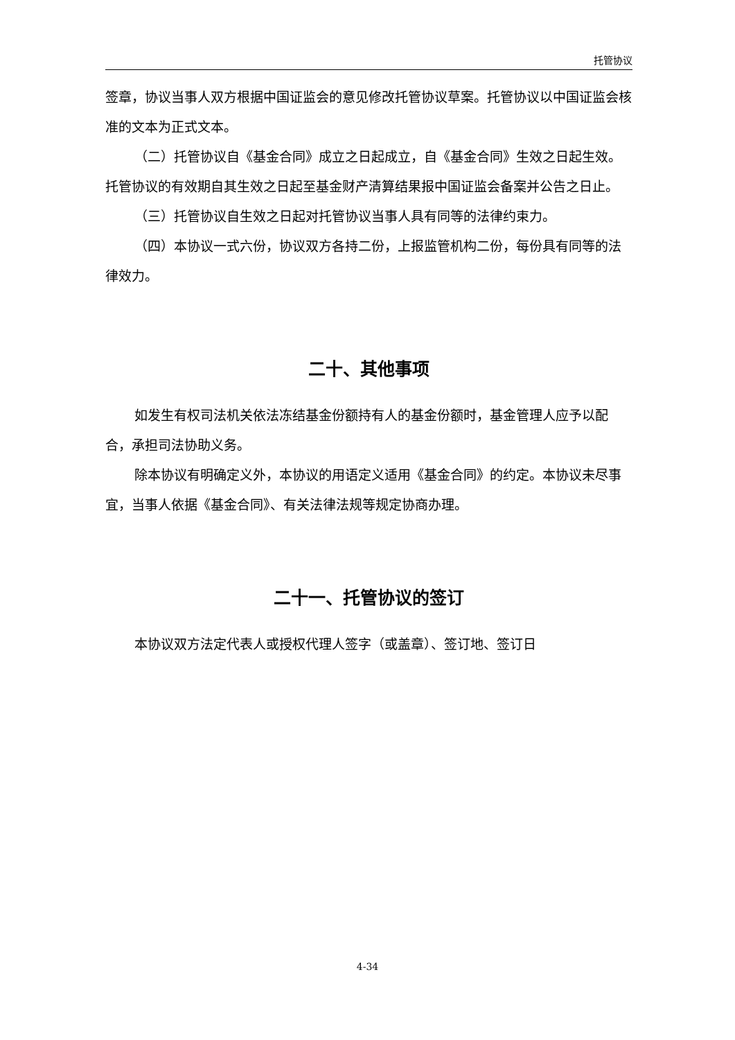托管协议
签章，协议当事人双方根据中国证监会的意见修改托管协议草案。托管协议以中国证监会核准的文本为正式文本。
（二）托管协议自《基金合同》成立之日起成立，自《基金合同》生效之日起生效。托管协议的有效期自其生效之日起至基金财产清算结果报中国证监会备案并公告之日止。
（三）托管协议自生效之日起对托管协议当事人具有同等的法律约束力。
（四）本协议一式六份，协议双方各持二份，上报监管机构二份，每份具有同等的法律效力。
二十、其他事项
如发生有权司法机关依法冻结基金份额持有人的基金份额时，基金管理人应予以配合，承担司法协助义务。
除本协议有明确定义外，本协议的用语定义适用《基金合同》的约定。本协议未尽事宜，当事人依据《基金合同》、有关法律法规等规定协商办理。
二十一、托管协议的签订
本协议双方法定代表人或授权代理人签字（或盖章）、签订地、签订日
4-34